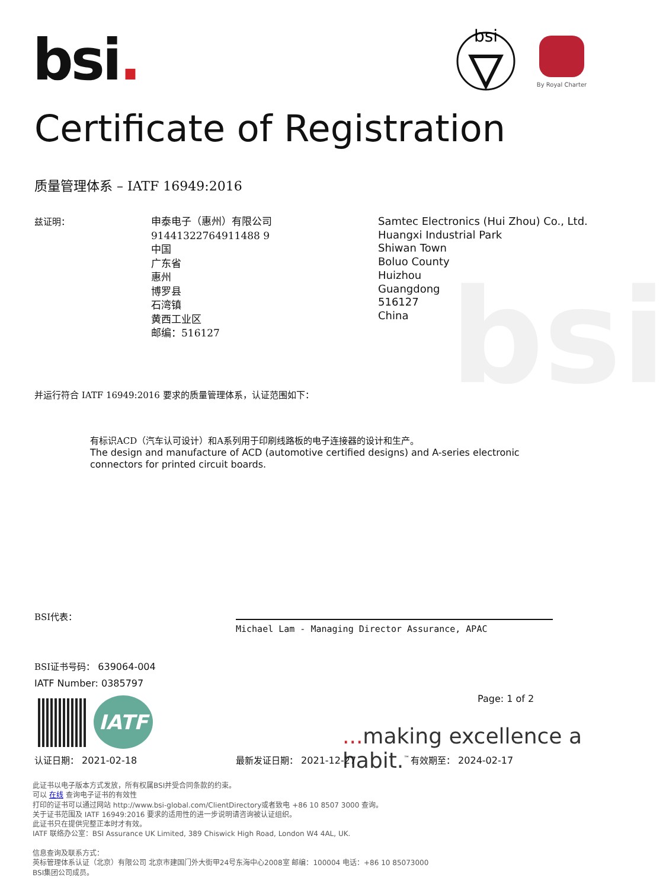bsi
bsi.
bsi
By Royal Charter
Certificate of Registration
质量管理体系 – IATF 16949:2016
兹证明：
申泰电子（惠州）有限公司
91441322764911488 9
中国
广东省
惠州
博罗县
石湾镇
黄西工业区
邮编：516127
Samtec Electronics (Hui Zhou) Co., Ltd.
Huangxi Industrial Park
Shiwan Town
Boluo County
Huizhou
Guangdong
516127
China
并运行符合 IATF 16949:2016 要求的质量管理体系，认证范围如下：
有标识ACD（汽车认可设计）和A系列用于印刷线路板的电子连接器的设计和生产。
The design and manufacture of ACD (automotive certified designs) and A-series electronic connectors for printed circuit boards.
BSI代表：
Michael Lam - Managing Director Assurance, APAC
BSI证书号码： 639064-004
IATF Number: 0385797
Page: 1 of 2
IATF
... making excellence a habit.<sup>™</sup>
认证日期： 2021-02-18 最新发证日期： 2021-12-27 有效期至： 2024-02-17
此证书以电子版本方式发放，所有权属BSI并受合同条款的约束。
可以 在线 查询电子证书的有效性
打印的证书可以通过网站 http://www.bsi-global.com/ClientDirectory或者致电 +86 10 8507 3000 查询。
关于证书范围及 IATF 16949:2016 要求的适用性的进一步说明请咨询被认证组织。
此证书只在提供完整正本时才有效。
IATF 联络办公室：BSI Assurance UK Limited, 389 Chiswick High Road, London W4 4AL, UK.
信息查询及联系方式：
英标管理体系认证（北京）有限公司 北京市建国门外大街甲24号东海中心2008室 邮编：100004 电话：+86 10 85073000
BSI集团公司成员。